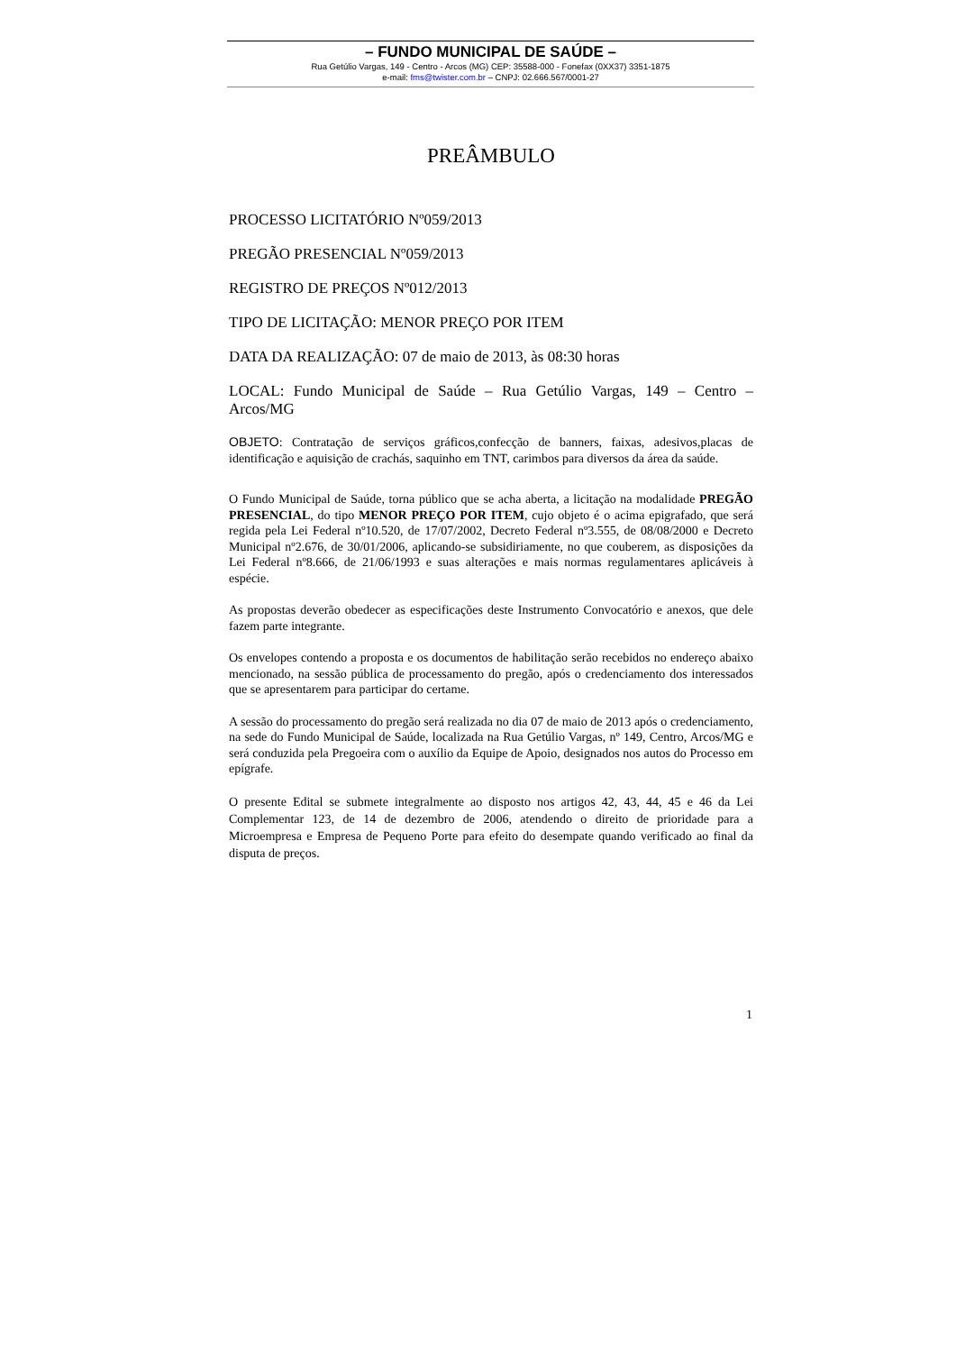– FUNDO MUNICIPAL DE SAÚDE –
Rua Getúlio Vargas, 149 - Centro - Arcos (MG) CEP: 35588-000 - Fonefax (0XX37) 3351-1875
e-mail: fms@twister.com.br – CNPJ: 02.666.567/0001-27
PREÂMBULO
PROCESSO LICITATÓRIO Nº059/2013
PREGÃO PRESENCIAL Nº059/2013
REGISTRO DE PREÇOS Nº012/2013
TIPO DE LICITAÇÃO: MENOR PREÇO POR ITEM
DATA DA REALIZAÇÃO: 07 de maio de 2013, às 08:30 horas
LOCAL: Fundo Municipal de Saúde – Rua Getúlio Vargas, 149 – Centro – Arcos/MG
OBJETO: Contratação de serviços gráficos,confecção de banners, faixas, adesivos,placas de identificação e aquisição de crachás, saquinho em TNT, carimbos para diversos da área da saúde.
O Fundo Municipal de Saúde, torna público que se acha aberta, a licitação na modalidade PREGÃO PRESENCIAL, do tipo MENOR PREÇO POR ITEM, cujo objeto é o acima epigrafado, que será regida pela Lei Federal nº10.520, de 17/07/2002, Decreto Federal nº3.555, de 08/08/2000 e Decreto Municipal nº2.676, de 30/01/2006, aplicando-se subsidiriamente, no que couberem, as disposições da Lei Federal nº8.666, de 21/06/1993 e suas alterações e mais normas regulamentares aplicáveis à espécie.
As propostas deverão obedecer as especificações deste Instrumento Convocatório e anexos, que dele fazem parte integrante.
Os envelopes contendo a proposta e os documentos de habilitação serão recebidos no endereço abaixo mencionado, na sessão pública de processamento do pregão, após o credenciamento dos interessados que se apresentarem para participar do certame.
A sessão do processamento do pregão será realizada no dia 07 de maio de 2013 após o credenciamento, na sede do Fundo Municipal de Saúde, localizada na Rua Getúlio Vargas, nº 149, Centro, Arcos/MG e será conduzida pela Pregoeira com o auxílio da Equipe de Apoio, designados nos autos do Processo em epígrafe.
O presente Edital se submete integralmente ao disposto nos artigos 42, 43, 44, 45 e 46 da Lei Complementar 123, de 14 de dezembro de 2006, atendendo o direito de prioridade para a Microempresa e Empresa de Pequeno Porte para efeito do desempate quando verificado ao final da disputa de preços.
1